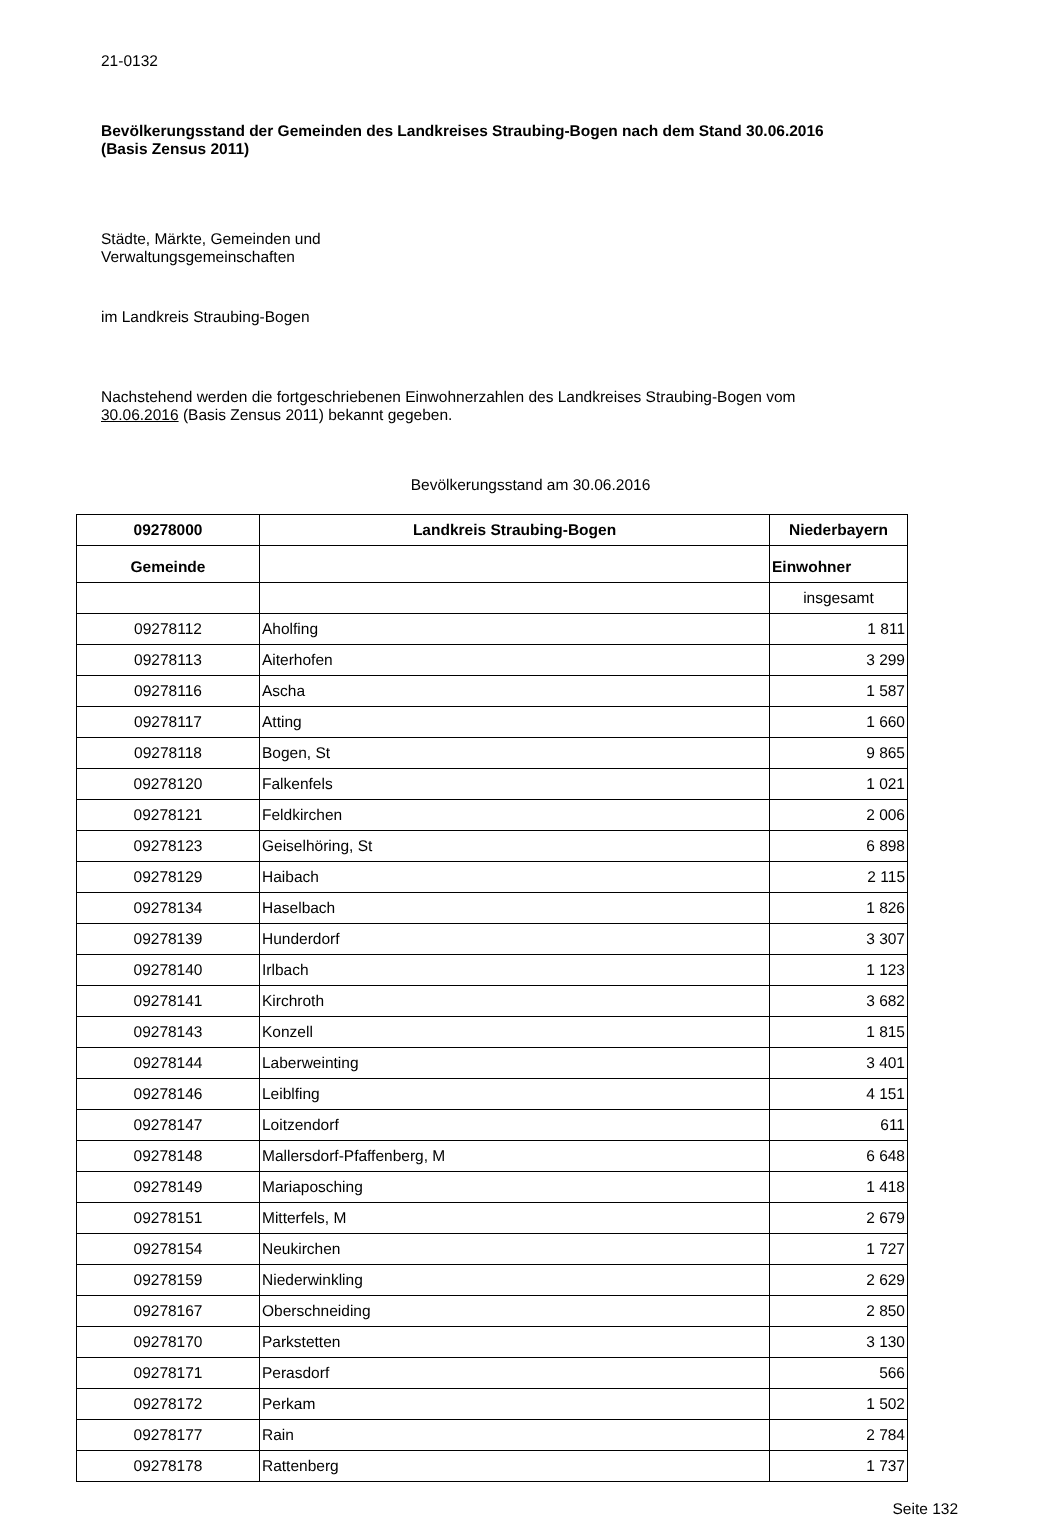21-0132
Bevölkerungsstand der Gemeinden des Landkreises Straubing-Bogen nach dem Stand 30.06.2016
(Basis Zensus 2011)
Städte, Märkte, Gemeinden und
Verwaltungsgemeinschaften
im Landkreis Straubing-Bogen
Nachstehend werden die fortgeschriebenen Einwohnerzahlen des Landkreises Straubing-Bogen vom
30.06.2016 (Basis Zensus 2011) bekannt gegeben.
Bevölkerungsstand am 30.06.2016
| 09278000 | Landkreis Straubing-Bogen | Niederbayern |
| --- | --- | --- |
| Gemeinde | | Einwohner |
| | | insgesamt |
| 09278112 | Aholfing | 1 811 |
| 09278113 | Aiterhofen | 3 299 |
| 09278116 | Ascha | 1 587 |
| 09278117 | Atting | 1 660 |
| 09278118 | Bogen, St | 9 865 |
| 09278120 | Falkenfels | 1 021 |
| 09278121 | Feldkirchen | 2 006 |
| 09278123 | Geiselhöring, St | 6 898 |
| 09278129 | Haibach | 2 115 |
| 09278134 | Haselbach | 1 826 |
| 09278139 | Hunderdorf | 3 307 |
| 09278140 | Irlbach | 1 123 |
| 09278141 | Kirchroth | 3 682 |
| 09278143 | Konzell | 1 815 |
| 09278144 | Laberweinting | 3 401 |
| 09278146 | Leiblfing | 4 151 |
| 09278147 | Loitzendorf | 611 |
| 09278148 | Mallersdorf-Pfaffenberg, M | 6 648 |
| 09278149 | Mariaposching | 1 418 |
| 09278151 | Mitterfels, M | 2 679 |
| 09278154 | Neukirchen | 1 727 |
| 09278159 | Niederwinkling | 2 629 |
| 09278167 | Oberschneiding | 2 850 |
| 09278170 | Parkstetten | 3 130 |
| 09278171 | Perasdorf | 566 |
| 09278172 | Perkam | 1 502 |
| 09278177 | Rain | 2 784 |
| 09278178 | Rattenberg | 1 737 |
Seite 132